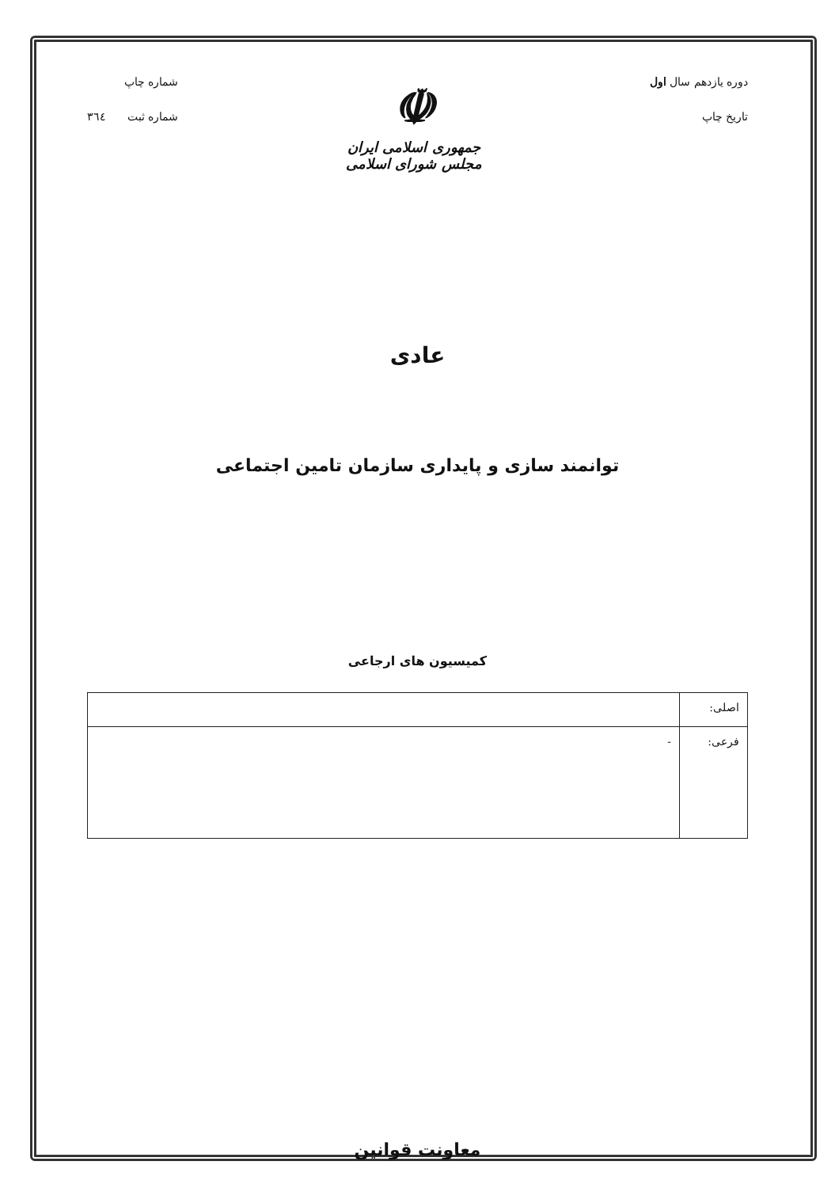دوره یازدهم سال اول
تاریخ چاپ
☫
جمهوری اسلامی ایران
مجلس شورای اسلامی
شماره چاپ
شماره ثبت ٣٦٤
عادی
توانمند سازی و پایداری سازمان تامین اجتماعی
کمیسیون های ارجاعی
| اصلی: | |
| فرعی: | - |
معاونت قوانین